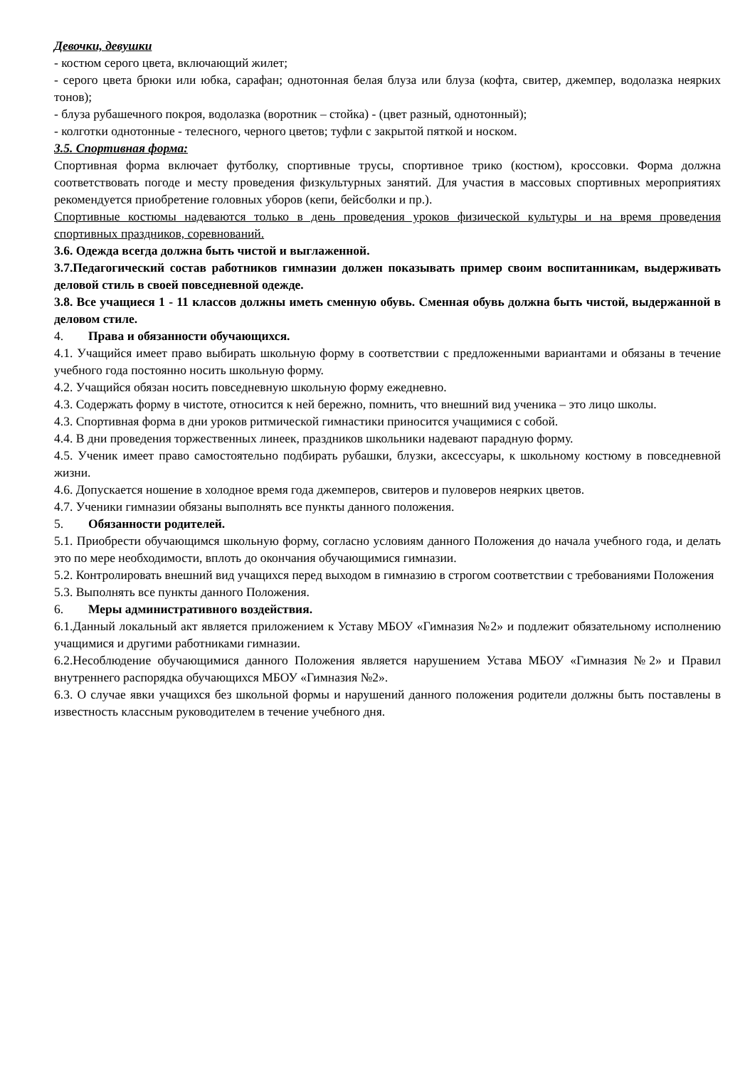Девочки, девушки
- костюм серого цвета, включающий жилет;
- серого цвета брюки или юбка, сарафан; однотонная белая блуза или блуза (кофта, свитер, джемпер, водолазка неярких тонов);
- блуза рубашечного покроя, водолазка (воротник – стойка) - (цвет разный, однотонный);
- колготки однотонные - телесного, черного цветов; туфли с закрытой пяткой и носком.
3.5. Спортивная форма:
Спортивная форма включает футболку, спортивные трусы, спортивное трико (костюм), кроссовки. Форма должна соответствовать погоде и месту проведения физкультурных занятий. Для участия в массовых спортивных мероприятиях рекомендуется приобретение головных уборов (кепи, бейсболки и пр.).
Спортивные костюмы надеваются только в день проведения уроков физической культуры и на время проведения спортивных праздников, соревнований.
3.6. Одежда всегда должна быть чистой и выглаженной.
3.7.Педагогический состав работников гимназии должен показывать пример своим воспитанникам, выдерживать деловой стиль в своей повседневной одежде.
3.8. Все учащиеся 1 - 11 классов должны иметь сменную обувь. Сменная обувь должна быть чистой, выдержанной в деловом стиле.
4. Права и обязанности обучающихся.
4.1. Учащийся имеет право выбирать школьную форму в соответствии с предложенными вариантами и обязаны в течение учебного года постоянно носить школьную форму.
4.2. Учащийся обязан носить повседневную школьную форму ежедневно.
4.3. Содержать форму в чистоте, относится к ней бережно, помнить, что внешний вид ученика – это лицо школы.
4.3. Спортивная форма в дни уроков ритмической гимнастики приносится учащимися с собой.
4.4. В дни проведения торжественных линеек, праздников школьники надевают парадную форму.
4.5. Ученик имеет право самостоятельно подбирать рубашки, блузки, аксессуары, к школьному костюму в повседневной жизни.
4.6. Допускается ношение в холодное время года джемперов, свитеров и пуловеров неярких цветов.
4.7. Ученики гимназии обязаны выполнять все пункты данного положения.
5. Обязанности родителей.
5.1. Приобрести обучающимся школьную форму, согласно условиям данного Положения до начала учебного года, и делать это по мере необходимости, вплоть до окончания обучающимися гимназии.
5.2. Контролировать внешний вид учащихся перед выходом в гимназию в строгом соответствии с требованиями Положения
5.3. Выполнять все пункты данного Положения.
6. Меры административного воздействия.
6.1.Данный локальный акт является приложением к Уставу МБОУ «Гимназия №2» и подлежит обязательному исполнению учащимися и другими работниками гимназии.
6.2.Несоблюдение обучающимися данного Положения является нарушением Устава МБОУ «Гимназия №2» и Правил внутреннего распорядка обучающихся МБОУ «Гимназия №2».
6.3. О случае явки учащихся без школьной формы и нарушений данного положения родители должны быть поставлены в известность классным руководителем в течение учебного дня.